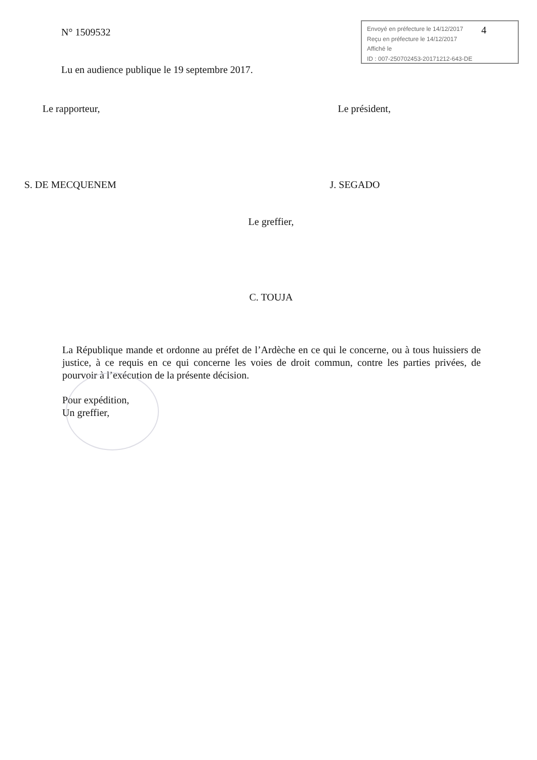N° 1509532
Envoyé en préfecture le 14/12/2017
Reçu en préfecture le 14/12/2017
Affiché le
ID : 007-250702453-20171212-643-DE
4
Lu en audience publique le 19 septembre 2017.
Le rapporteur, Le président,
S. DE MECQUENEM J. SEGADO
Le greffier,
C. TOUJA
La République mande et ordonne au préfet de l’Ardèche en ce qui le concerne, ou à tous huissiers de justice, à ce requis en ce qui concerne les voies de droit commun, contre les parties privées, de pourvoir à l’exécution de la présente décision.
Pour expédition,
Un greffier,